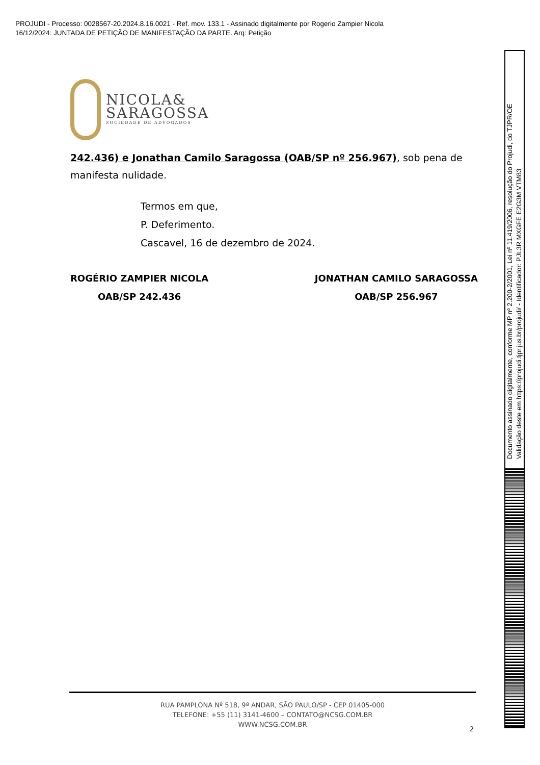PROJUDI - Processo: 0028567-20.2024.8.16.0021 - Ref. mov. 133.1 - Assinado digitalmente por Rogerio Zampier Nicola
16/12/2024: JUNTADA DE PETIÇÃO DE MANIFESTAÇÃO DA PARTE. Arq: Petição
NICOLA&
SARAGOSSA
SOCIEDADE DE ADVOGADOS
242.436) e Jonathan Camilo Saragossa (OAB/SP nº 256.967), sob pena de manifesta nulidade.
Termos em que,
P. Deferimento.
Cascavel, 16 de dezembro de 2024.
ROGÉRIO ZAMPIER NICOLA
OAB/SP 242.436
JONATHAN CAMILO SARAGOSSA
OAB/SP 256.967
RUA PAMPLONA Nº 518, 9º ANDAR, SÃO PAULO/SP - CEP 01405-000
TELEFONE: +55 (11) 3141-4600 – CONTATO@NCSG.COM.BR
WWW.NCSG.COM.BR
2
Documento assinado digitalmente, conforme MP nº 2.200-2/2001, Lei nº 11.419/2006, resolução do Projudi, do TJPR/OE
Validação deste em https://projudi.tjpr.jus.br/projudi/ - Identificador: PJL3R MXGFE E2G3M VTM83